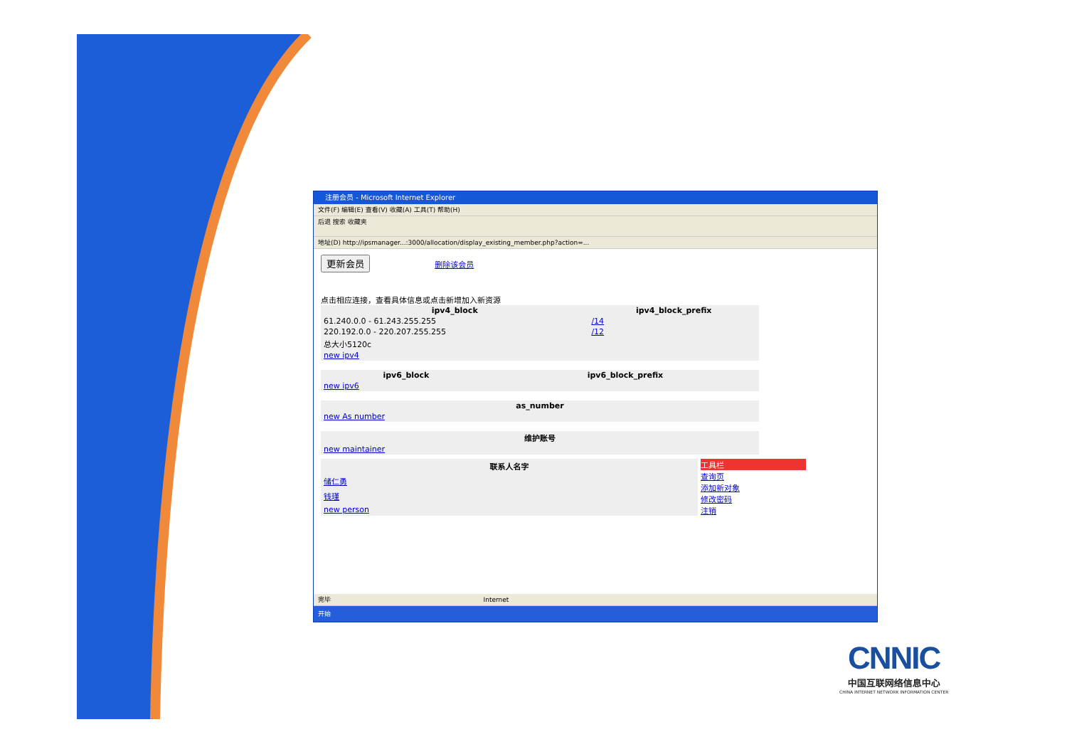注册会员 - Microsoft Internet Explorer
文件(F) 编辑(E) 查看(V) 收藏(A) 工具(T) 帮助(H)
后退 搜索 收藏夹
地址(D) http://ipsmanager...:3000/allocation/display_existing_member.php?action=...
更新会员 删除该会员
点击相应连接，查看具体信息或点击新增加入新资源
| ipv4_block | ipv4_block_prefix |
| --- | --- |
| 61.240.0.0 - 61.243.255.255 | /14 |
| 220.192.0.0 - 220.207.255.255 | /12 |
| 总大小5120c | |
| new ipv4 | |
| ipv6_block | ipv6_block_prefix |
| --- | --- |
| new ipv6 | |
| as_number |
| --- |
| new As number |
| 维护账号 |
| --- |
| new maintainer |
| 联系人名字 |
| --- |
| 储仁勇 |
| 钱瑾 |
| new person |
工具栏
查询页
添加新对象
修改密码
注销
完毕 Internet
开始
CNNIC
中国互联网络信息中心
CHINA INTERNET NETWORK INFORMATION CENTER